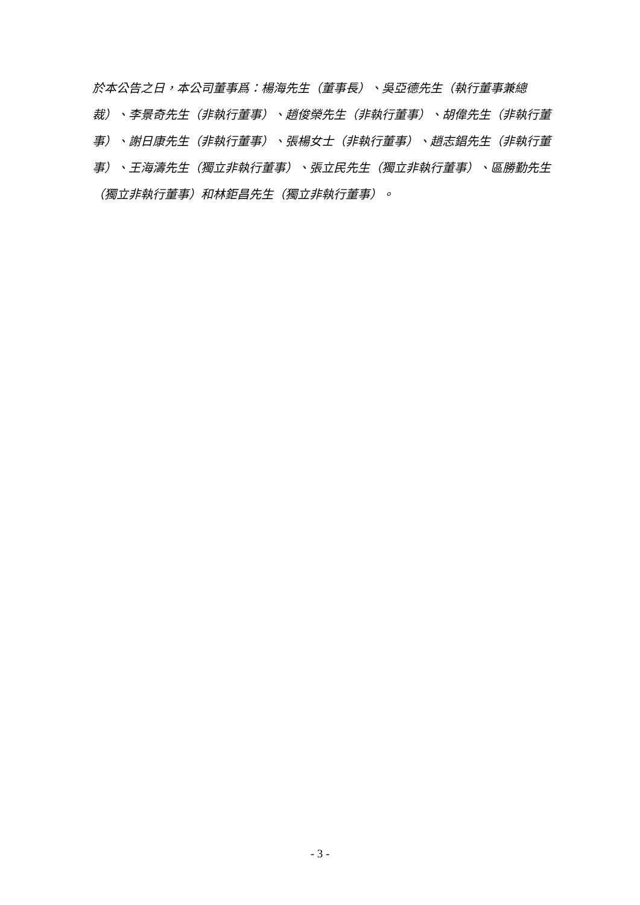於本公告之日，本公司董事爲：楊海先生（董事長）、吳亞德先生（執行董事兼總裁）、李景奇先生（非執行董事）、趙俊榮先生（非執行董事）、胡偉先生（非執行董事）、謝日康先生（非執行董事）、張楊女士（非執行董事）、趙志錩先生（非執行董事）、王海濤先生（獨立非執行董事）、張立民先生（獨立非執行董事）、區勝勤先生（獨立非執行董事）和林鉅昌先生（獨立非執行董事）。
- 3 -